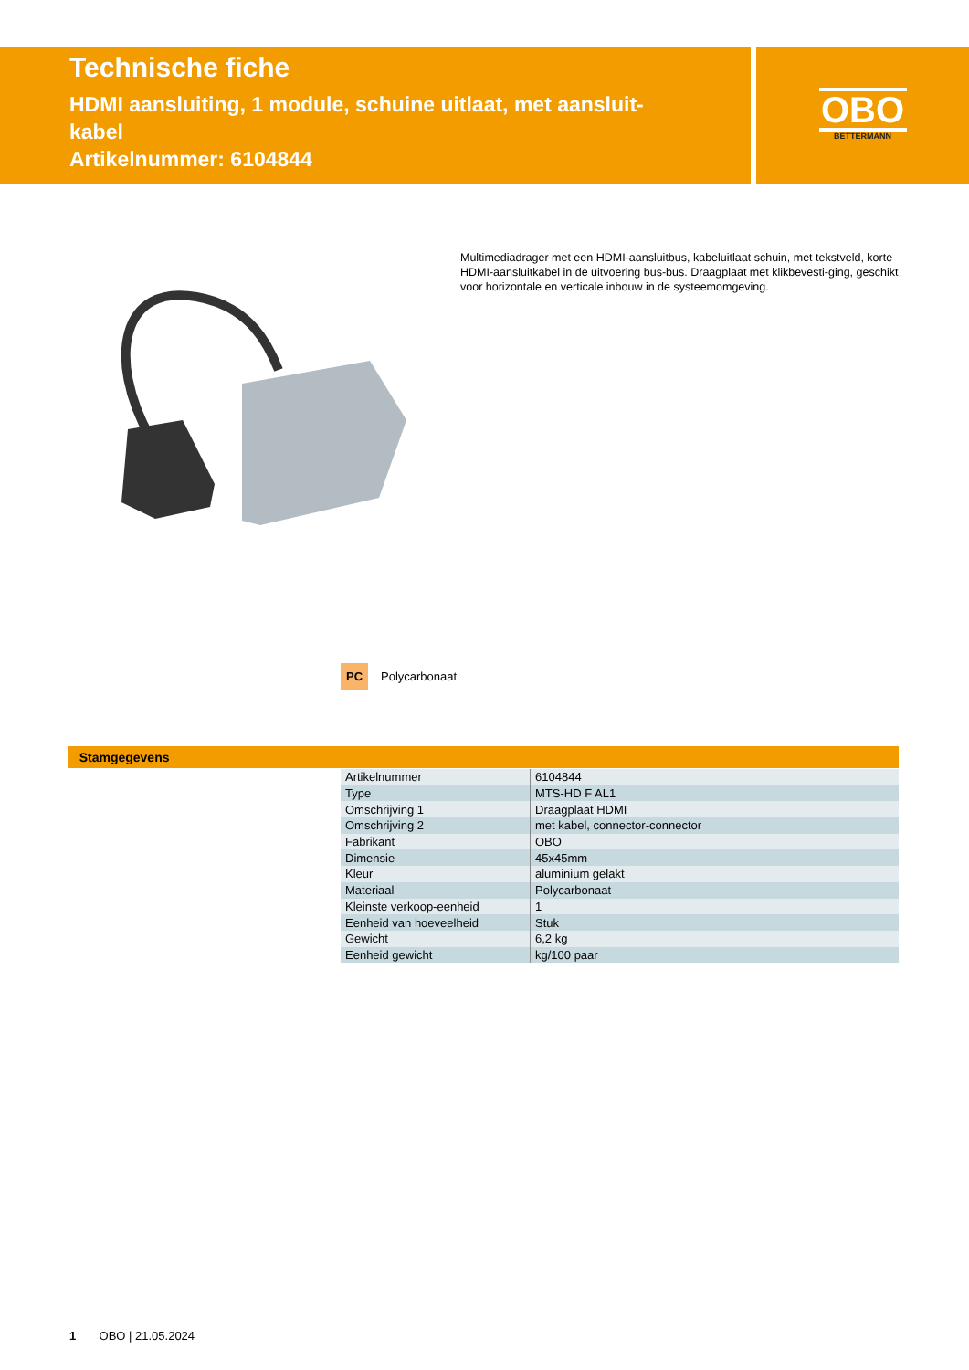Technische fiche
HDMI aansluiting, 1 module, schuine uitlaat, met aansluit-
kabel
Artikelnummer: 6104844
OBO
BETTERMANN
Multimediadrager met een HDMI-aansluitbus, kabeluitlaat schuin, met tekstveld, korte HDMI-aansluitkabel in de uitvoering bus-bus. Draagplaat met klikbevesti-ging, geschikt voor horizontale en verticale inbouw in de systeemomgeving.
PC Polycarbonaat
Stamgegevens
| Artikelnummer | 6104844 |
| Type | MTS-HD F AL1 |
| Omschrijving 1 | Draagplaat HDMI |
| Omschrijving 2 | met kabel, connector-connector |
| Fabrikant | OBO |
| Dimensie | 45x45mm |
| Kleur | aluminium gelakt |
| Materiaal | Polycarbonaat |
| Kleinste verkoop-eenheid | 1 |
| Eenheid van hoeveelheid | Stuk |
| Gewicht | 6,2 kg |
| Eenheid gewicht | kg/100 paar |
1 OBO | 21.05.2024